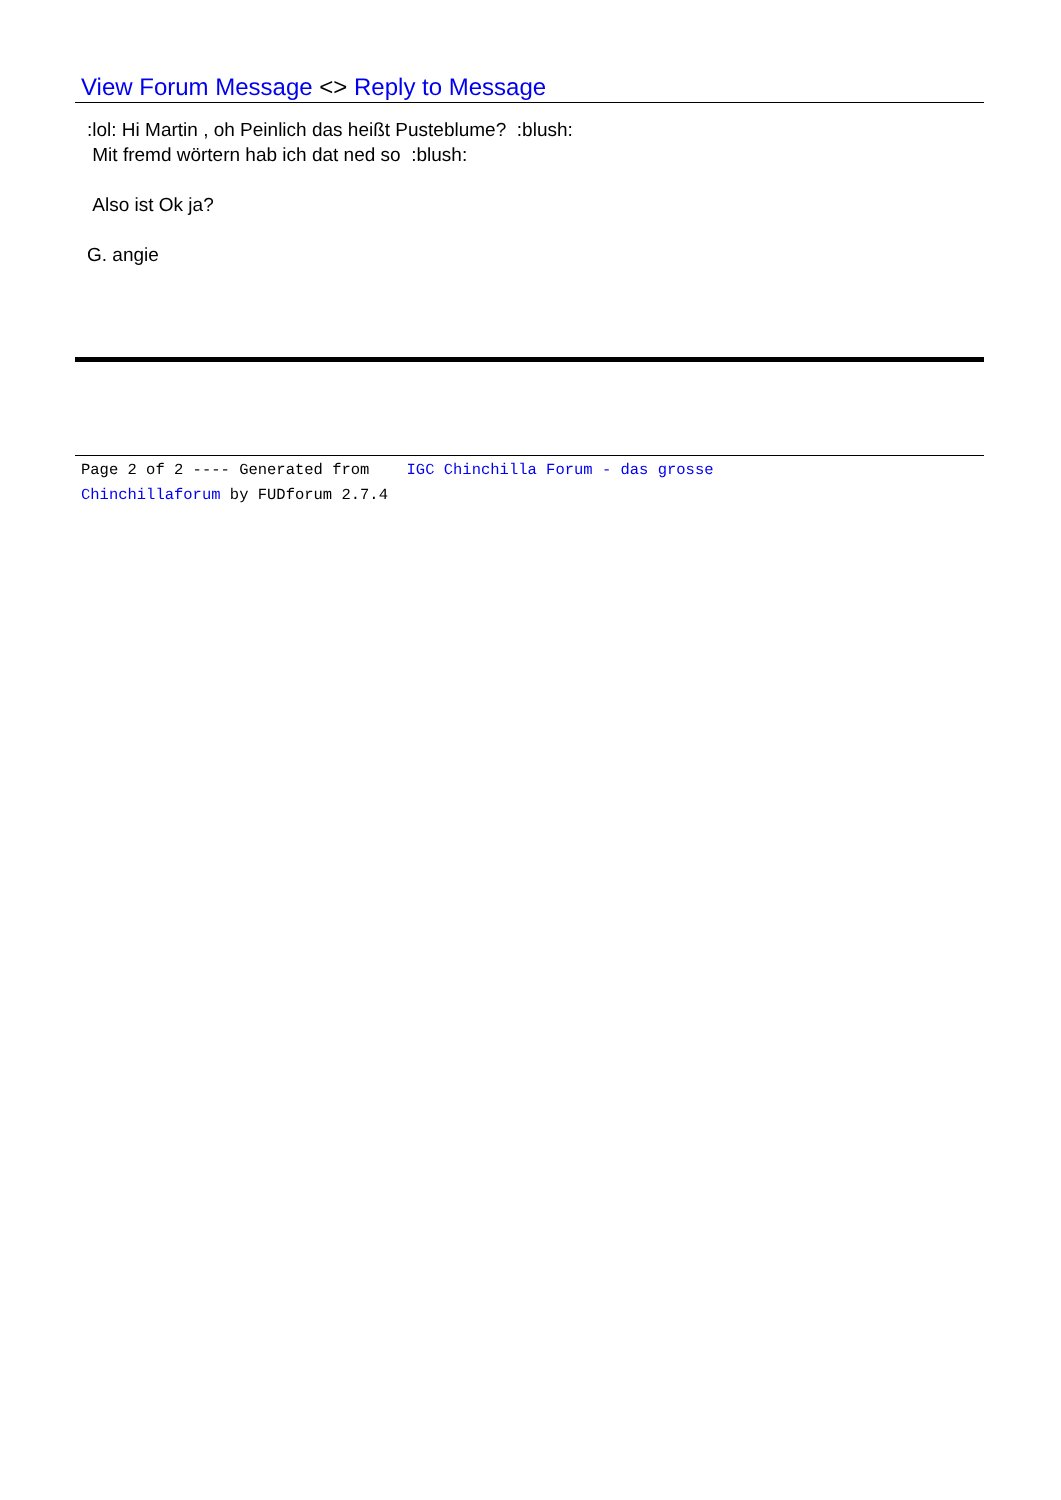View Forum Message <> Reply to Message
:lol: Hi Martin , oh Peinlich das heißt Pusteblume? :blush:
Mit fremd wörtern hab ich dat ned so :blush:
Also ist Ok ja?
G. angie
Page 2 of 2 ---- Generated from IGC Chinchilla Forum - das grosse
Chinchillaforum by FUDforum 2.7.4